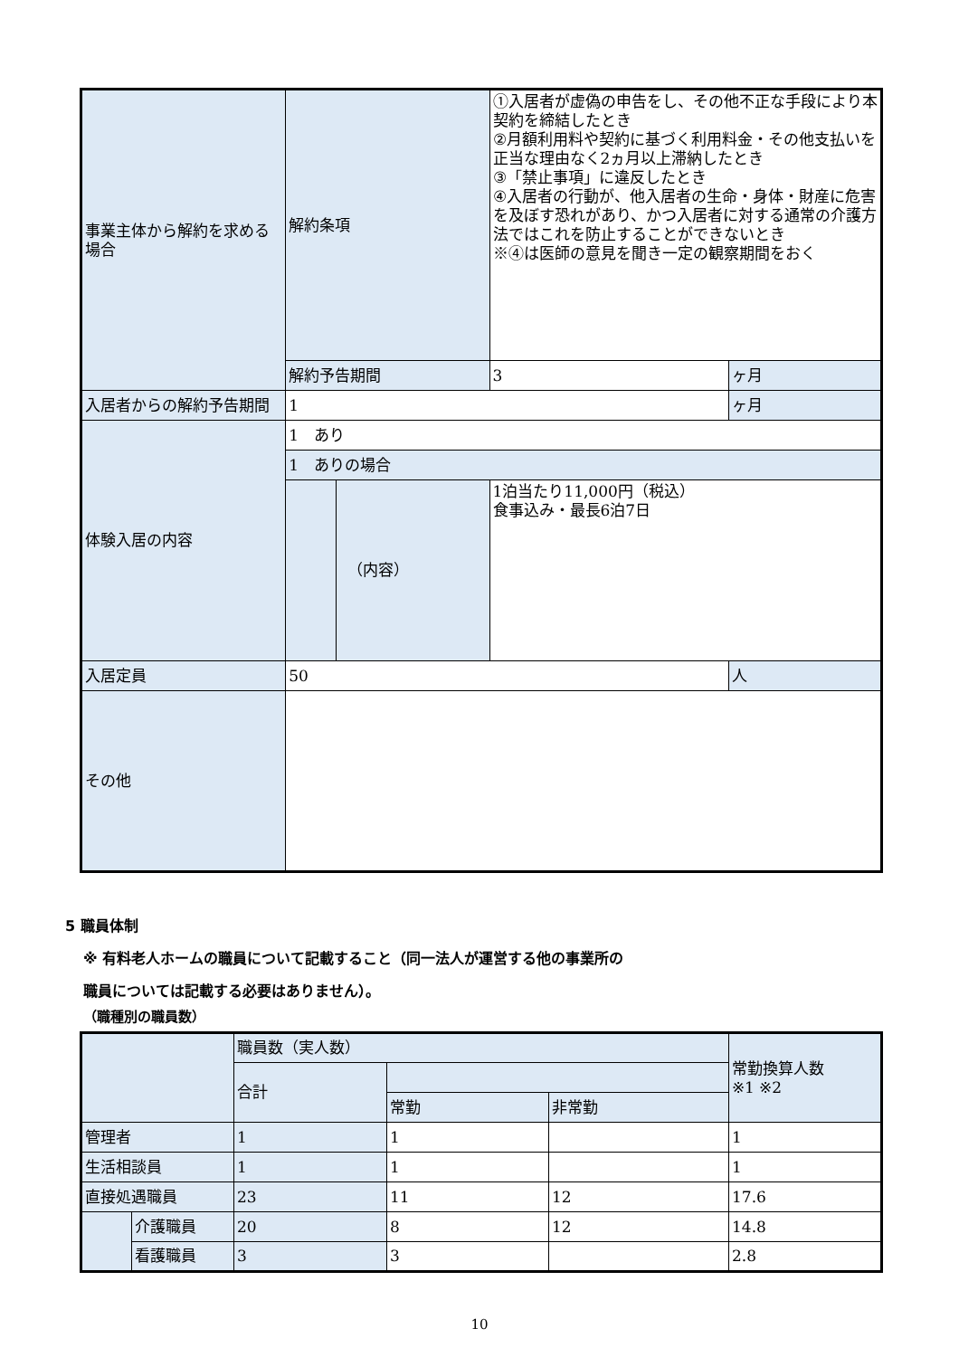| 事業主体から解約を求める場合 | 解約条項 | | ①入居者が虚偽の申告をし、その他不正な手段により本契約を締結したとき ②月額利用料や契約に基づく利用料金・その他支払いを正当な理由なく2ヵ月以上滞納したとき ③「禁止事項」に違反したとき ④入居者の行動が、他入居者の生命・身体・財産に危害を及ぼす恐れがあり、かつ入居者に対する通常の介護方法ではこれを防止することができないとき ※④は医師の意見を聞き一定の観察期間をおく | |
| | 解約予告期間 | | 3 | ヶ月 |
| 入居者からの解約予告期間 | 1 | | | ヶ月 |
| 体験入居の内容 | 1 あり | | | |
| | 1 ありの場合 | | | |
| | | （内容） | 1泊当たり11,000円（税込） 食事込み・最長6泊7日 | |
| 入居定員 | 50 | | | 人 |
| その他 | | | | |
5 職員体制
※ 有料老人ホームの職員について記載すること（同一法人が運営する他の事業所の
職員については記載する必要はありません）。
| | | 職員数（実人数） | | | 常勤換算人数 ※1 ※2 |
| | | 合計 | | | |
| | | | 常勤 | 非常勤 | |
| 管理者 | | 1 | 1 | | 1 |
| 生活相談員 | | 1 | 1 | | 1 |
| 直接処遇職員 | | 23 | 11 | 12 | 17.6 |
| | 介護職員 | 20 | 8 | 12 | 14.8 |
| | 看護職員 | 3 | 3 | | 2.8 |
（職種別の職員数）
10